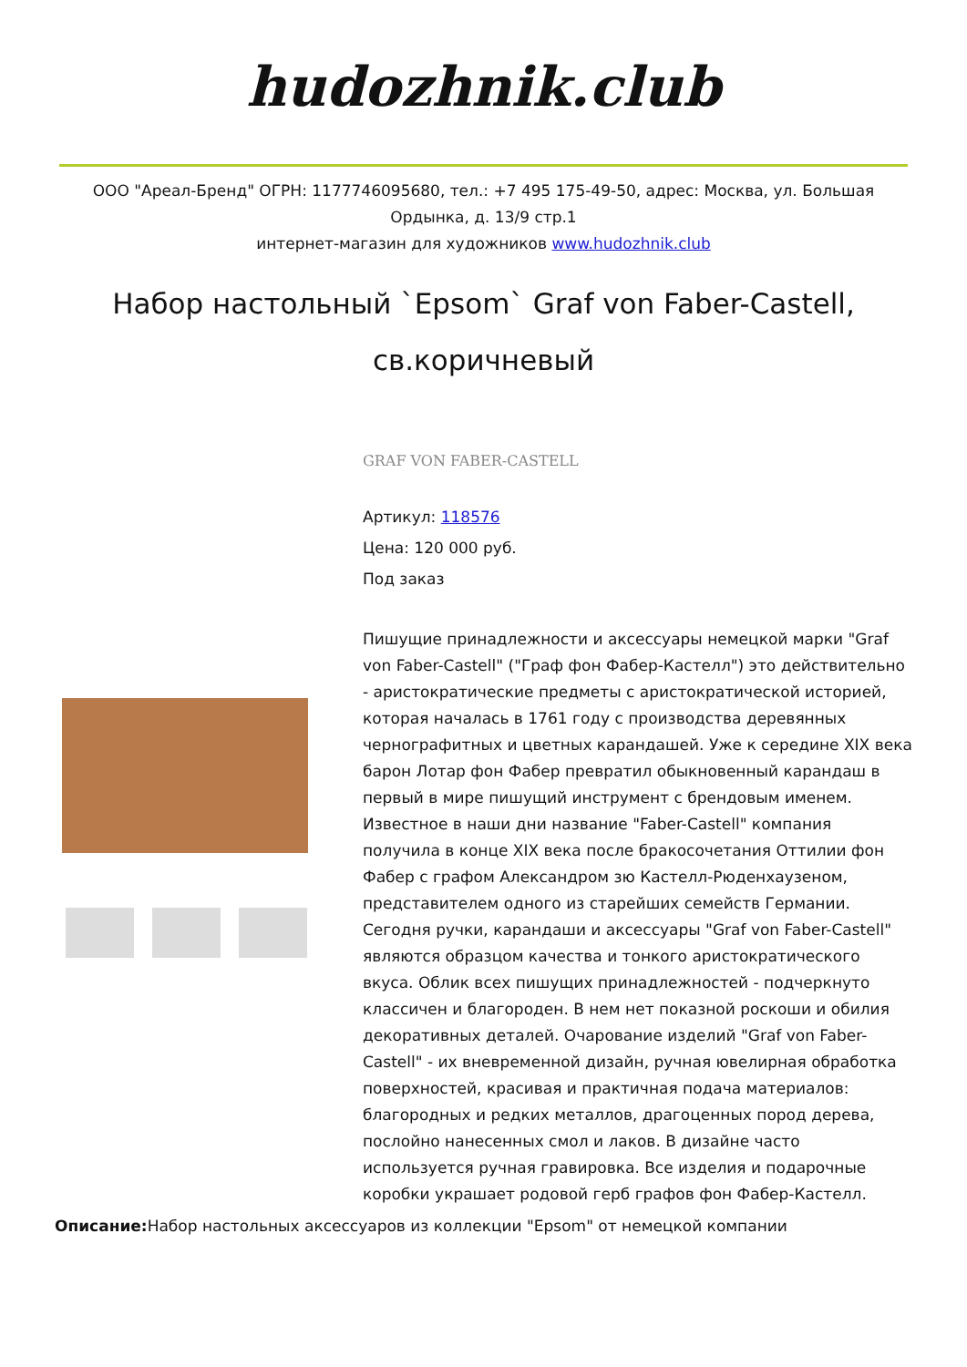hudozhnik.club
ООО "Ареал-Бренд" ОГРН: 1177746095680, тел.: +7 495 175-49-50, адрес: Москва, ул. Большая Ордынка, д. 13/9 стр.1
интернет-магазин для художников www.hudozhnik.club
Набор настольный `Epsom` Graf von Faber-Castell, св.коричневый
GRAF VON FABER-CASTELL
Артикул: 118576
Цена: 120 000 руб.
Под заказ
Пишущие принадлежности и аксессуары немецкой марки "Graf von Faber-Castell" ("Граф фон Фабер-Кастелл") это действительно - аристократические предметы с аристократической историей, которая началась в 1761 году с производства деревянных чернографитных и цветных карандашей. Уже к середине XIX века барон Лотар фон Фабер превратил обыкновенный карандаш в первый в мире пишущий инструмент с брендовым именем. Известное в наши дни название "Faber-Castell" компания получила в конце XIX века после бракосочетания Оттилии фон Фабер с графом Александром зю Кастелл-Рюденхаузеном, представителем одного из старейших семейств Германии. Сегодня ручки, карандаши и аксессуары "Graf von Faber-Castell" являются образцом качества и тонкого аристократического вкуса. Облик всех пишущих принадлежностей - подчеркнуто классичен и благороден. В нем нет показной роскоши и обилия декоративных деталей. Очарование изделий "Graf von Faber-Castell" - их вневременной дизайн, ручная ювелирная обработка поверхностей, красивая и практичная подача материалов: благородных и редких металлов, драгоценных пород дерева, послойно нанесенных смол и лаков. В дизайне часто используется ручная гравировка. Все изделия и подарочные коробки украшает родовой герб графов фон Фабер-Кастелл.
Описание: Набор настольных аксессуаров из коллекции "Epsom" от немецкой компании